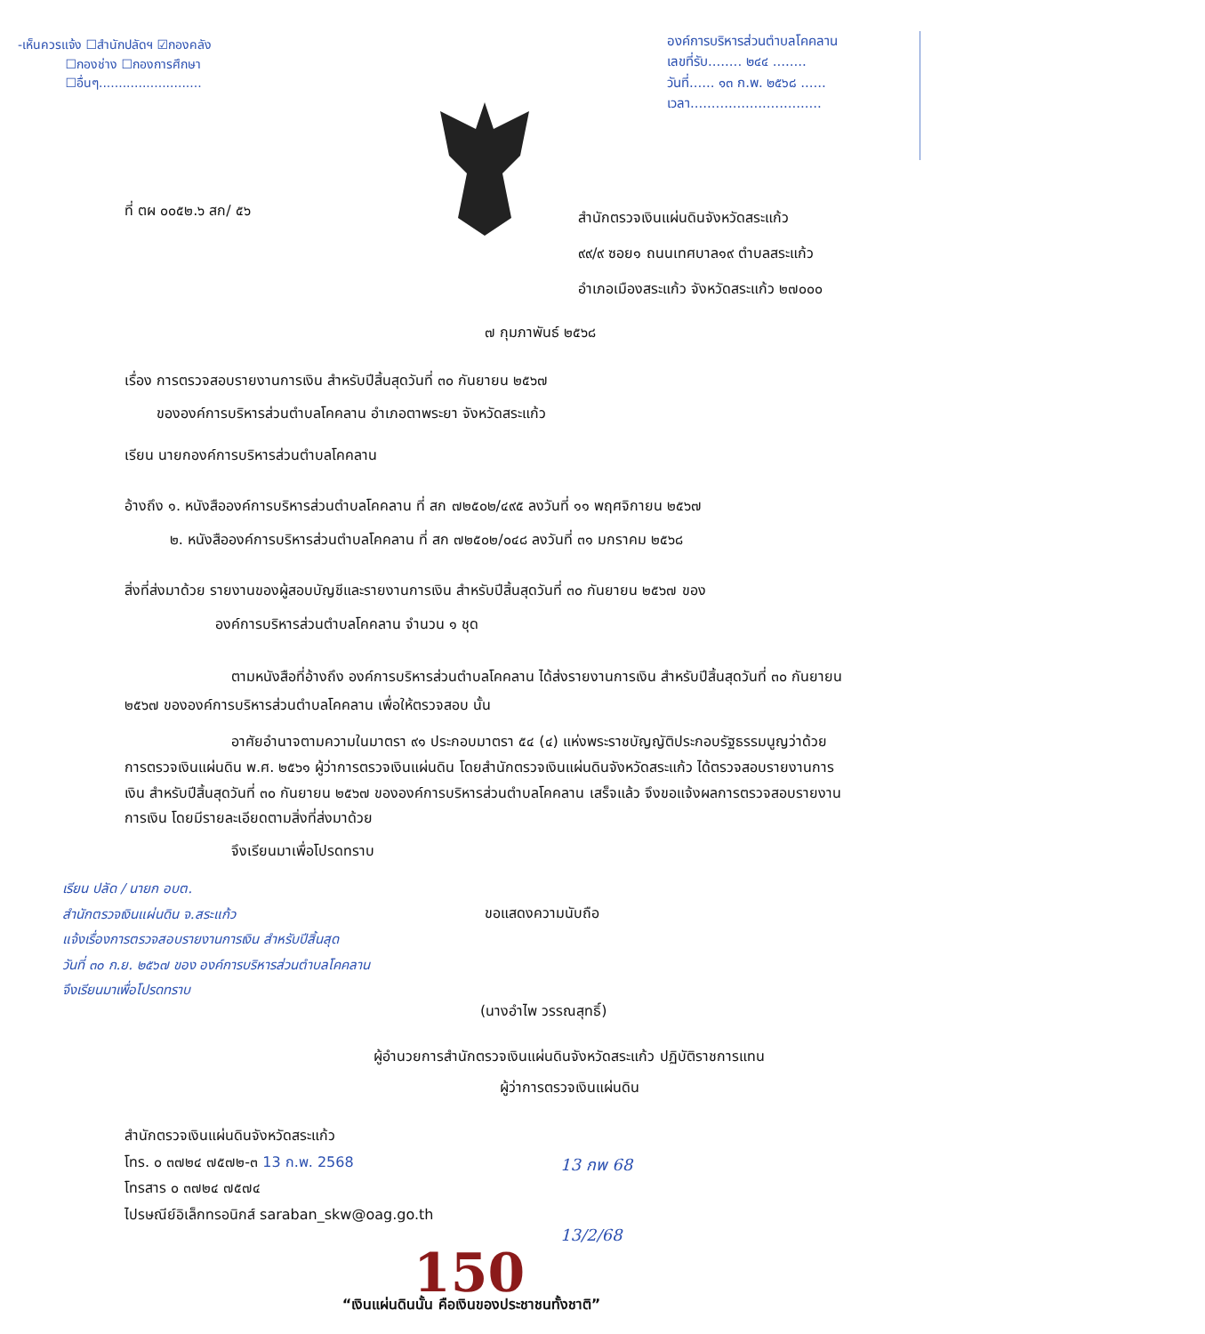-เห็นควรแจ้ง ☐สำนักปลัดฯ ☑กองคลัง
☐กองช่าง ☐กองการศึกษา
☐อื่นๆ..........................
องค์การบริหารส่วนตำบลโคคลาน
เลขที่รับ........ ๒๔๔ ........
วันที่...... ๑๓ ก.พ. ๒๕๖๘ ......
เวลา...............................
ที่ ตผ ๐๐๕๒.๖ สก/ ๕๖
สำนักตรวจเงินแผ่นดินจังหวัดสระแก้ว
๙๙/๙ ซอย๑ ถนนเทศบาล๑๙ ตำบลสระแก้ว
อำเภอเมืองสระแก้ว จังหวัดสระแก้ว ๒๗๐๐๐
๗ กุมภาพันธ์ ๒๕๖๘
เรื่อง การตรวจสอบรายงานการเงิน สำหรับปีสิ้นสุดวันที่ ๓๐ กันยายน ๒๕๖๗
ขององค์การบริหารส่วนตำบลโคคลาน อำเภอตาพระยา จังหวัดสระแก้ว
เรียน นายกองค์การบริหารส่วนตำบลโคคลาน
อ้างถึง ๑. หนังสือองค์การบริหารส่วนตำบลโคคลาน ที่ สก ๗๒๕๐๒/๔๙๕ ลงวันที่ ๑๑ พฤศจิกายน ๒๕๖๗
๒. หนังสือองค์การบริหารส่วนตำบลโคคลาน ที่ สก ๗๒๕๐๒/๐๔๘ ลงวันที่ ๓๑ มกราคม ๒๕๖๘
สิ่งที่ส่งมาด้วย รายงานของผู้สอบบัญชีและรายงานการเงิน สำหรับปีสิ้นสุดวันที่ ๓๐ กันยายน ๒๕๖๗ ของ
องค์การบริหารส่วนตำบลโคคลาน จำนวน ๑ ชุด
ตามหนังสือที่อ้างถึง องค์การบริหารส่วนตำบลโคคลาน ได้ส่งรายงานการเงิน สำหรับปีสิ้นสุดวันที่ ๓๐ กันยายน ๒๕๖๗ ขององค์การบริหารส่วนตำบลโคคลาน เพื่อให้ตรวจสอบ นั้น
อาศัยอำนาจตามความในมาตรา ๙๑ ประกอบมาตรา ๕๔ (๔) แห่งพระราชบัญญัติประกอบรัฐธรรมนูญว่าด้วยการตรวจเงินแผ่นดิน พ.ศ. ๒๕๖๑ ผู้ว่าการตรวจเงินแผ่นดิน โดยสำนักตรวจเงินแผ่นดินจังหวัดสระแก้ว ได้ตรวจสอบรายงานการเงิน สำหรับปีสิ้นสุดวันที่ ๓๐ กันยายน ๒๕๖๗ ขององค์การบริหารส่วนตำบลโคคลาน เสร็จแล้ว จึงขอแจ้งผลการตรวจสอบรายงานการเงิน โดยมีรายละเอียดตามสิ่งที่ส่งมาด้วย
จึงเรียนมาเพื่อโปรดทราบ
เรียน ปลัด / นายก อบต.
สำนักตรวจเงินแผ่นดิน จ.สระแก้ว
แจ้งเรื่องการตรวจสอบรายงานการเงิน สำหรับปีสิ้นสุด
วันที่ ๓๐ ก.ย. ๒๕๖๗ ของ องค์การบริหารส่วนตำบลโคคลาน
จึงเรียนมาเพื่อโปรดทราบ
ขอแสดงความนับถือ
(นางอำไพ วรรณสุทธิ์)
ผู้อำนวยการสำนักตรวจเงินแผ่นดินจังหวัดสระแก้ว ปฏิบัติราชการแทน
ผู้ว่าการตรวจเงินแผ่นดิน
13 กพ 68
13/2/68
สำนักตรวจเงินแผ่นดินจังหวัดสระแก้ว
โทร. ๐ ๓๗๒๔ ๗๕๗๒-๓ 13 ก.พ. 2568
โทรสาร ๐ ๓๗๒๔ ๗๕๗๔
ไปรษณีย์อิเล็กทรอนิกส์ saraban_skw@oag.go.th
150
“เงินแผ่นดินนั้น คือเงินของประชาชนทั้งชาติ”